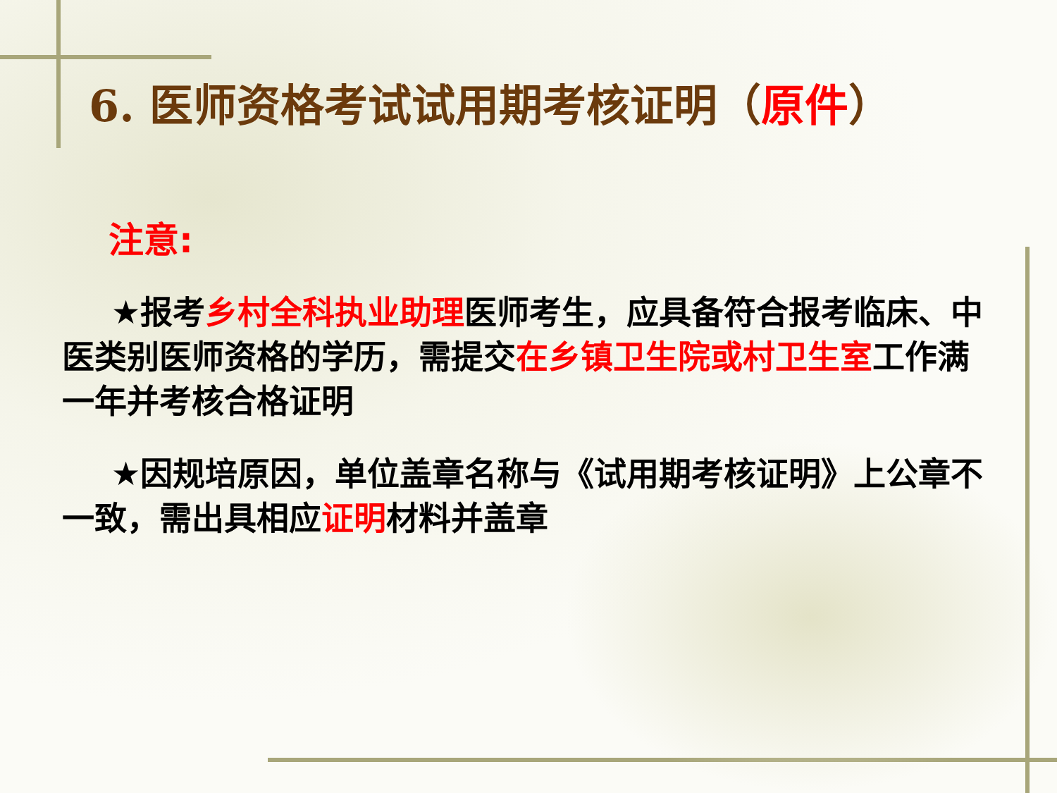6. 医师资格考试试用期考核证明（原件）
注意:
★报考乡村全科执业助理医师考生，应具备符合报考临床、中医类别医师资格的学历，需提交在乡镇卫生院或村卫生室工作满一年并考核合格证明
★因规培原因，单位盖章名称与《试用期考核证明》上公章不一致，需出具相应证明材料并盖章